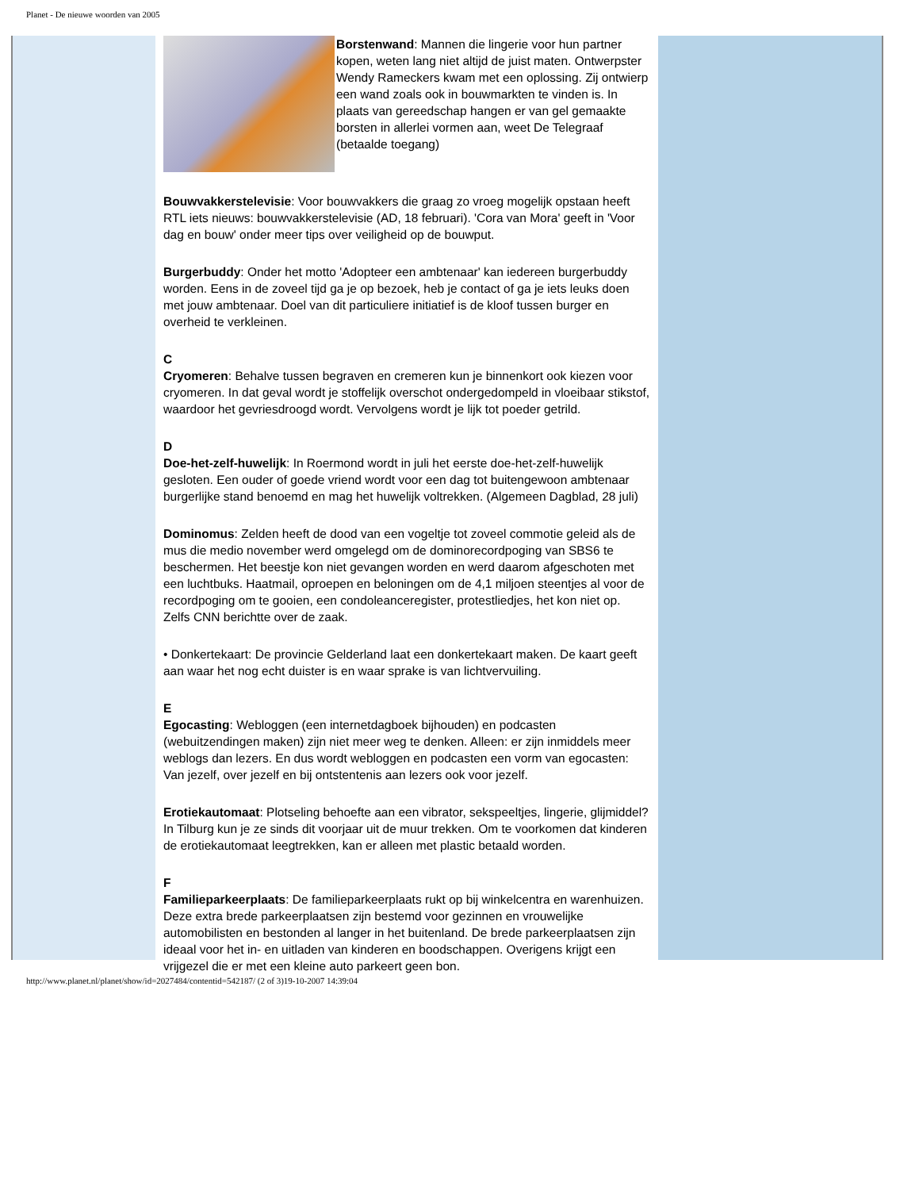Planet - De nieuwe woorden van 2005
Borstenwand: Mannen die lingerie voor hun partner kopen, weten lang niet altijd de juist maten. Ontwerpster Wendy Rameckers kwam met een oplossing. Zij ontwierp een wand zoals ook in bouwmarkten te vinden is. In plaats van gereedschap hangen er van gel gemaakte borsten in allerlei vormen aan, weet De Telegraaf (betaalde toegang)
Bouwvakkerstelevisie: Voor bouwvakkers die graag zo vroeg mogelijk opstaan heeft RTL iets nieuws: bouwvakkerstelevisie (AD, 18 februari). 'Cora van Mora' geeft in 'Voor dag en bouw' onder meer tips over veiligheid op de bouwput.
Burgerbuddy: Onder het motto 'Adopteer een ambtenaar' kan iedereen burgerbuddy worden. Eens in de zoveel tijd ga je op bezoek, heb je contact of ga je iets leuks doen met jouw ambtenaar. Doel van dit particuliere initiatief is de kloof tussen burger en overheid te verkleinen.
C
Cryomeren: Behalve tussen begraven en cremeren kun je binnenkort ook kiezen voor cryomeren. In dat geval wordt je stoffelijk overschot ondergedompeld in vloeibaar stikstof, waardoor het gevriesdroogd wordt. Vervolgens wordt je lijk tot poeder getrild.
D
Doe-het-zelf-huwelijk: In Roermond wordt in juli het eerste doe-het-zelf-huwelijk gesloten. Een ouder of goede vriend wordt voor een dag tot buitengewoon ambtenaar burgerlijke stand benoemd en mag het huwelijk voltrekken. (Algemeen Dagblad, 28 juli)
Dominomus: Zelden heeft de dood van een vogeltje tot zoveel commotie geleid als de mus die medio november werd omgelegd om de dominorecordpoging van SBS6 te beschermen. Het beestje kon niet gevangen worden en werd daarom afgeschoten met een luchtbuks. Haatmail, oproepen en beloningen om de 4,1 miljoen steentjes al voor de recordpoging om te gooien, een condoleanceregister, protestliedjes, het kon niet op. Zelfs CNN berichtte over de zaak.
• Donkertekaart: De provincie Gelderland laat een donkertekaart maken. De kaart geeft aan waar het nog echt duister is en waar sprake is van lichtvervuiling.
E
Egocasting: Webloggen (een internetdagboek bijhouden) en podcasten (webuitzendingen maken) zijn niet meer weg te denken. Alleen: er zijn inmiddels meer weblogs dan lezers. En dus wordt webloggen en podcasten een vorm van egocasten: Van jezelf, over jezelf en bij ontstentenis aan lezers ook voor jezelf.
Erotiekautomaat: Plotseling behoefte aan een vibrator, sekspeeltjes, lingerie, glijmiddel? In Tilburg kun je ze sinds dit voorjaar uit de muur trekken. Om te voorkomen dat kinderen de erotiekautomaat leegtrekken, kan er alleen met plastic betaald worden.
F
Familieparkeerplaats: De familieparkeerplaats rukt op bij winkelcentra en warenhuizen. Deze extra brede parkeerplaatsen zijn bestemd voor gezinnen en vrouwelijke automobilisten en bestonden al langer in het buitenland. De brede parkeerplaatsen zijn ideaal voor het in- en uitladen van kinderen en boodschappen. Overigens krijgt een vrijgezel die er met een kleine auto parkeert geen bon.
http://www.planet.nl/planet/show/id=2027484/contentid=542187/ (2 of 3)19-10-2007 14:39:04